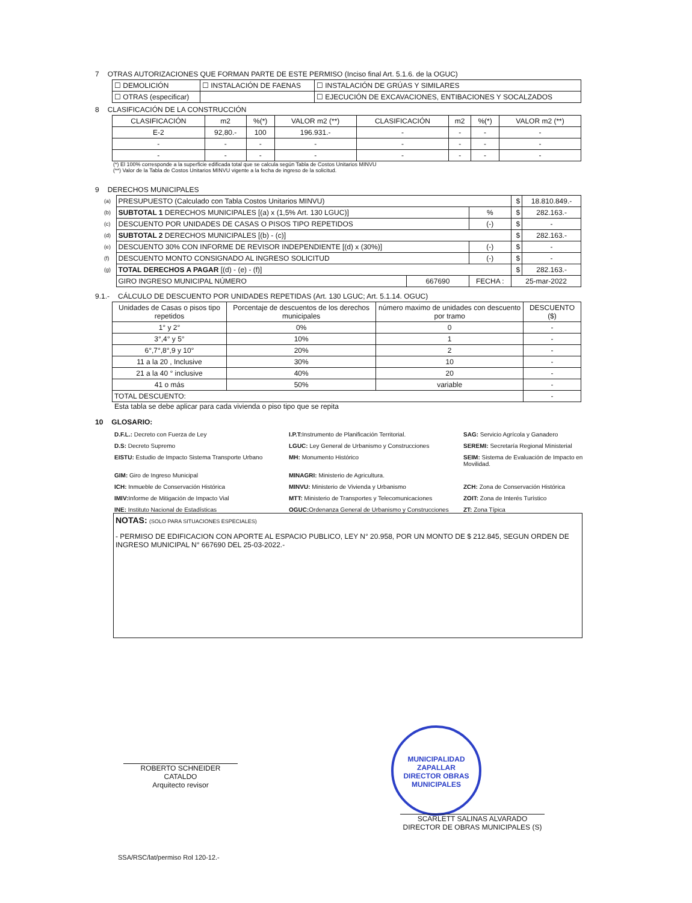7 OTRAS AUTORIZACIONES QUE FORMAN PARTE DE ESTE PERMISO (Inciso final Art. 5.1.6. de la OGUC)
| ☐ DEMOLICIÓN | ☐ INSTALACIÓN DE FAENAS | ☐ INSTALACIÓN DE GRÚAS Y SIMILARES |
| ☐ OTRAS (especificar) | | ☐ EJECUCIÓN DE EXCAVACIONES, ENTIBACIONES Y SOCALZADOS |
8 CLASIFICACIÓN DE LA CONSTRUCCIÓN
| CLASIFICACIÓN | m2 | %(*) | VALOR m2 (**) | CLASIFICACIÓN | m2 | %(*) | VALOR m2 (**) |
| --- | --- | --- | --- | --- | --- | --- | --- |
| E-2 | 92,80.- | 100 | 196.931.- | - | - | - | - |
| - | - | - | - | - | - | - | - |
| - | - | - | - | - | - | - | - |
(*) El 100% corresponde a la superficie edificada total que se calcula según Tabla de Costos Unitarios MINVU
(**) Valor de la Tabla de Costos Unitarios MINVU vigente a la fecha de ingreso de la solicitud.
9 DERECHOS MUNICIPALES
| (a) | PRESUPUESTO (Calculado con Tabla Costos Unitarios MINVU) | | | $ | 18.810.849.- |
| (b) | SUBTOTAL 1 DERECHOS MUNICIPALES [(a) x (1,5% Art. 130 LGUC)] | | % | $ | 282.163.- |
| (c) | DESCUENTO POR UNIDADES DE CASAS O PISOS TIPO REPETIDOS | | (-) | $ | - |
| (d) | SUBTOTAL 2 DERECHOS MUNICIPALES [(b) - (c)] | | | $ | 282.163.- |
| (e) | DESCUENTO 30% CON INFORME DE REVISOR INDEPENDIENTE [(d) x (30%)] | | (-) | $ | - |
| (f) | DESCUENTO MONTO CONSIGNADO AL INGRESO SOLICITUD | | (-) | $ | - |
| (g) | TOTAL DERECHOS A PAGAR [(d) - (e) - (f)] | | | $ | 282.163.- |
| | GIRO INGRESO MUNICIPAL NÚMERO | 667690 | FECHA : | 25-mar-2022 | |
9.1.- CÁLCULO DE DESCUENTO POR UNIDADES REPETIDAS (Art. 130 LGUC; Art. 5.1.14. OGUC)
| Unidades de Casas o pisos tipo repetidos | Porcentaje de descuentos de los derechos municipales | número maximo de unidades con descuento por tramo | DESCUENTO ($) |
| --- | --- | --- | --- |
| 1° y 2° | 0% | 0 | - |
| 3°,4° y 5° | 10% | 1 | - |
| 6°,7°,8°,9 y 10° | 20% | 2 | - |
| 11 a la 20 , Inclusive | 30% | 10 | - |
| 21 a la 40 ° inclusive | 40% | 20 | - |
| 41 o más | 50% | variable | - |
| TOTAL DESCUENTO: | | | - |
Esta tabla se debe aplicar para cada vivienda o piso tipo que se repita
10 GLOSARIO:
D.F.L.: Decreto con Fuerza de Ley
I.P.T: Instrumento de Planificación Territorial.
SAG: Servicio Agrícola y Ganadero
D.S: Decreto Supremo
LGUC: Ley General de Urbanismo y Construcciones
SEREMI: Secretaría Regional Ministerial
EISTU: Estudio de Impacto Sistema Transporte Urbano
MH: Monumento Histórico
SEIM: Sistema de Evaluación de Impacto en Movilidad.
GIM: Giro de Ingreso Municipal
MINAGRI: Ministerio de Agricultura.
ICH: Inmueble de Conservación Histórica
MINVU: Ministerio de Vivienda y Urbanismo
ZCH: Zona de Conservación Histórica
IMIV: Informe de Mitigación de Impacto Vial
MTT: Ministerio de Transportes y Telecomunicaciones
ZOIT: Zona de Interés Turístico
INE: Instituto Nacional de Estadísticas
OGUC: Ordenanza General de Urbanismo y Construcciones
ZT: Zona Típica
NOTAS: (SOLO PARA SITUACIONES ESPECIALES)
- PERMISO DE EDIFICACION CON APORTE AL ESPACIO PUBLICO, LEY N° 20.958, POR UN MONTO DE $ 212.845, SEGUN ORDEN DE INGRESO MUNICIPAL N° 667690 DEL 25-03-2022.-
ROBERTO SCHNEIDER CATALDO
Arquitecto revisor
MUNICIPALIDAD ZAPALLAR
DIRECTOR OBRAS MUNICIPALES
SCARLETT SALINAS ALVARADO
DIRECTOR DE OBRAS MUNICIPALES (S)
SSA/RSC/lat/permiso Rol 120-12.-